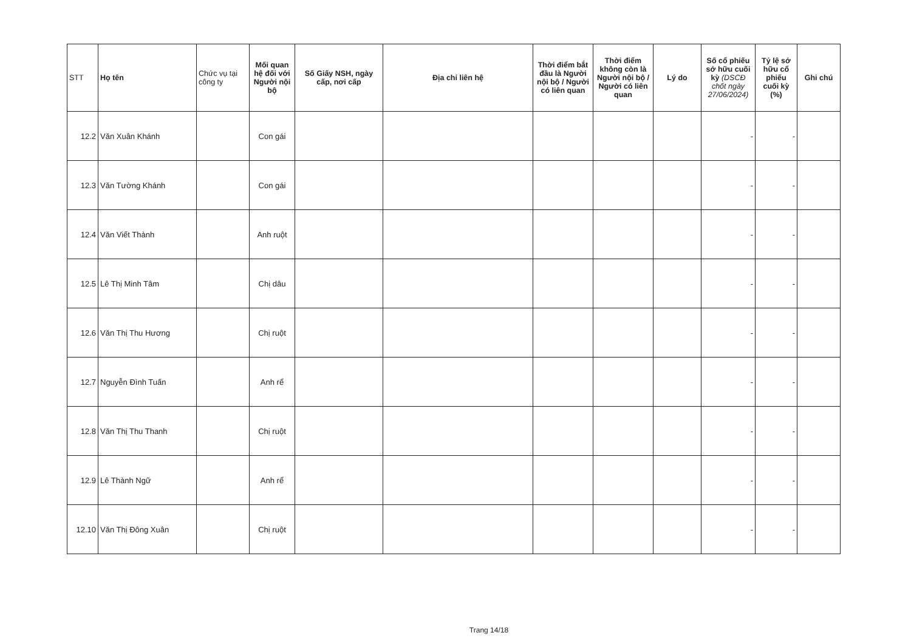| STT | Họ tên | Chức vụ tại công ty | Mối quan hệ đối với Người nội bộ | Số Giấy NSH, ngày cấp, nơi cấp | Địa chỉ liên hệ | Thời điểm bắt đầu là Người nội bộ / Người có liên quan | Thời điểm không còn là Người nội bộ / Người có liên quan | Lý do | Số cổ phiếu sở hữu cuối kỳ (DSCĐ chốt ngày 27/06/2024) | Tỷ lệ sở hữu cổ phiếu cuối kỳ (%) | Ghi chú |
| --- | --- | --- | --- | --- | --- | --- | --- | --- | --- | --- | --- |
| 12.2 | Văn Xuân Khánh | | Con gái | | | | | | - | - | |
| 12.3 | Văn Tường Khánh | | Con gái | | | | | | - | - | |
| 12.4 | Văn Viết Thành | | Anh ruột | | | | | | - | - | |
| 12.5 | Lê Thị Minh Tâm | | Chị dâu | | | | | | - | - | |
| 12.6 | Văn Thị Thu Hương | | Chị ruột | | | | | | - | - | |
| 12.7 | Nguyễn Đình Tuấn | | Anh rể | | | | | | - | - | |
| 12.8 | Văn Thị Thu Thanh | | Chị ruột | | | | | | - | - | |
| 12.9 | Lê Thành Ngữ | | Anh rể | | | | | | - | - | |
| 12.10 | Văn Thị Đông Xuân | | Chị ruột | | | | | | - | - | |
Trang 14/18